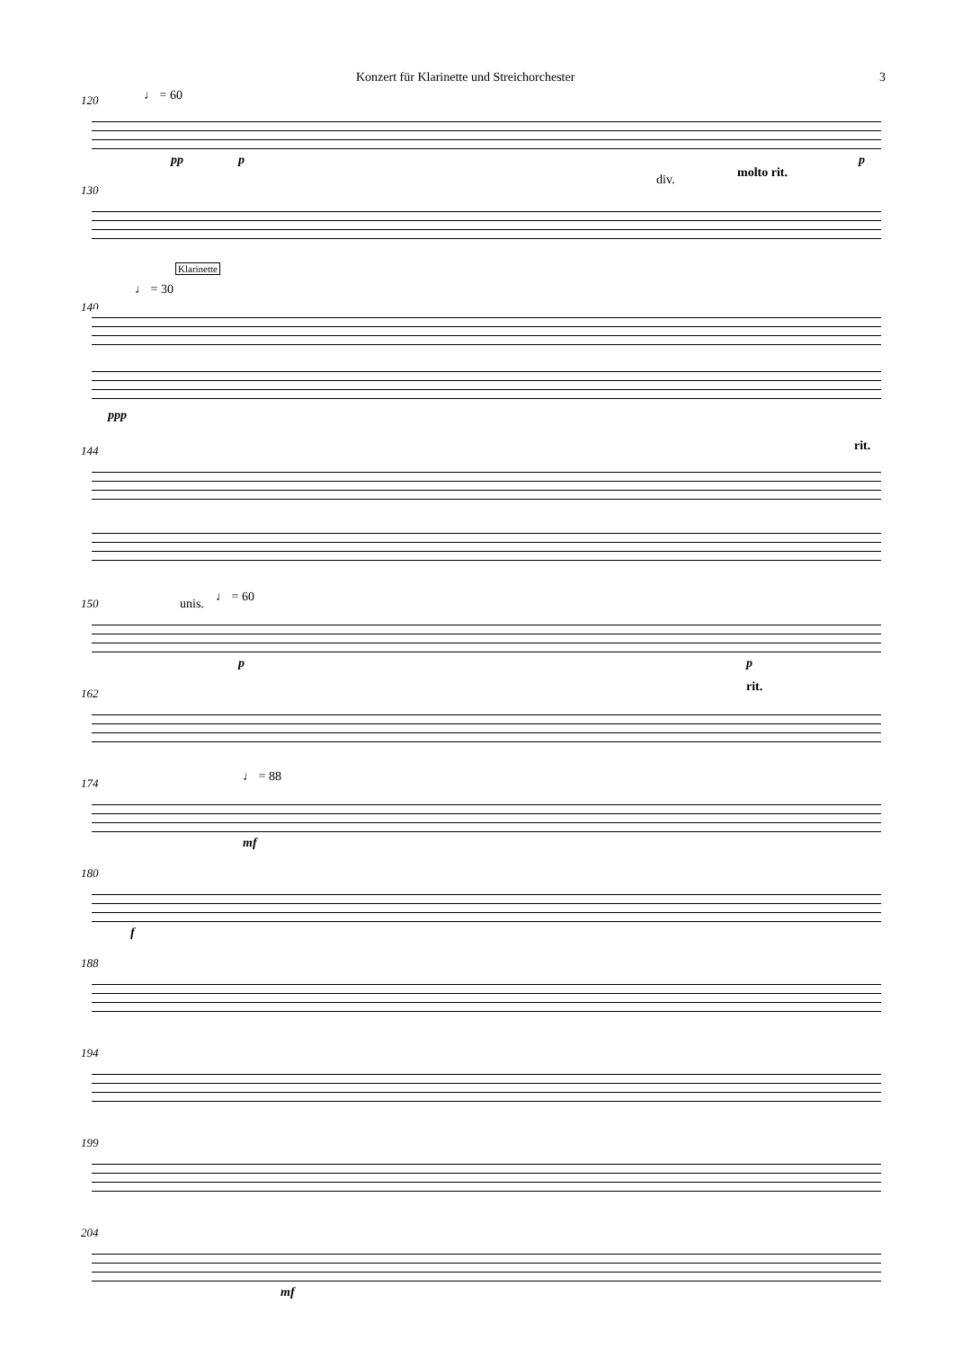Konzert für Klarinette und Streichorchester 3
120 ♩ = 60
pp p p
130
div. molto rit.
Klarinette
140
♩ = 30
ppp
144 rit.
150 unis. ♩ = 60
p p
162 rit.
174 ♩ = 88
mf
180
f
188
194
199
204
mf